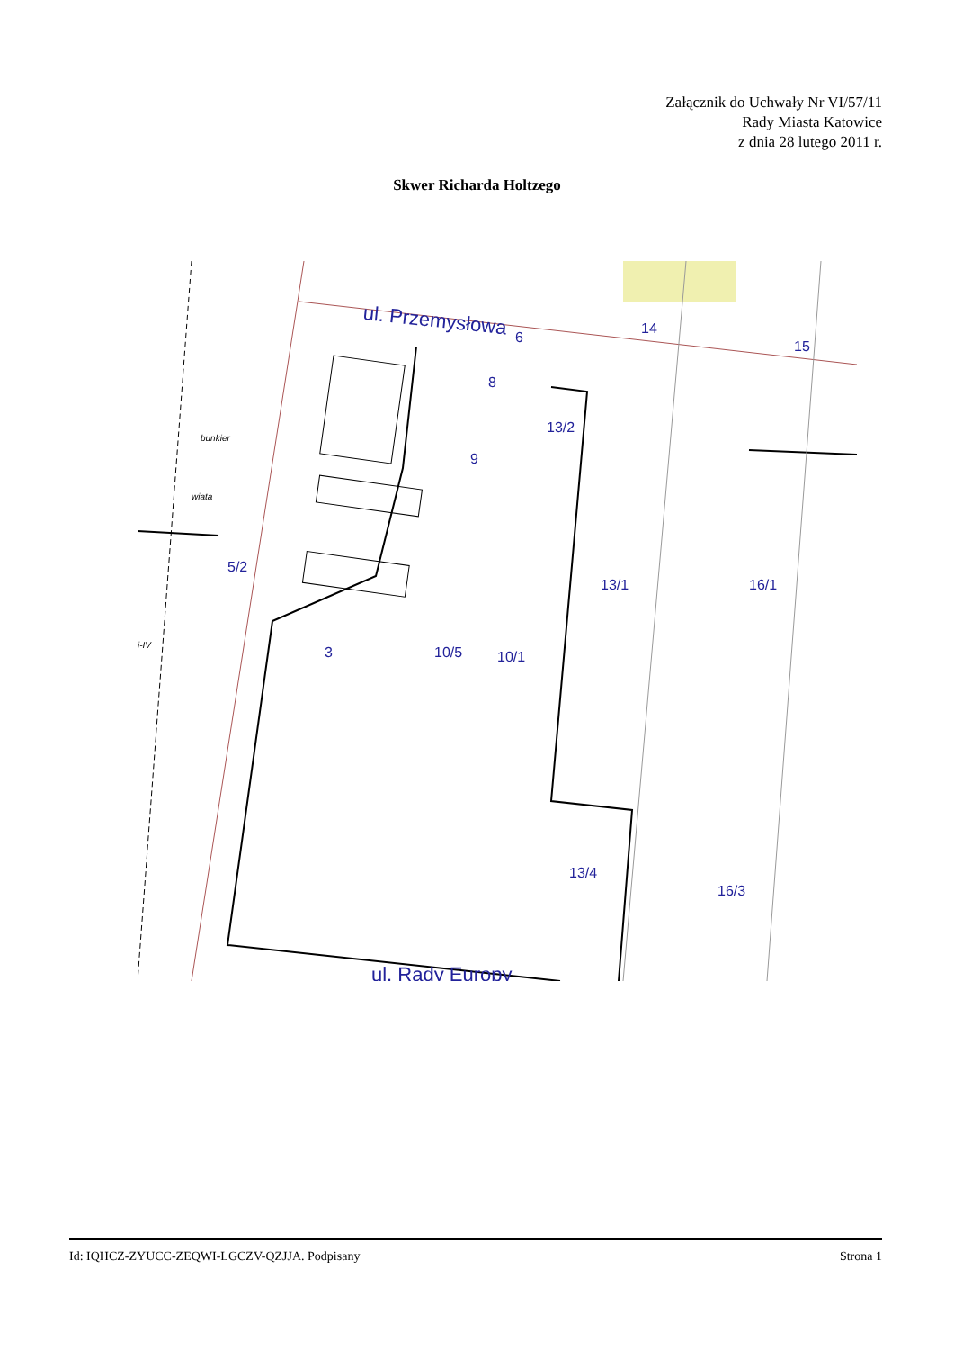Załącznik do Uchwały Nr VI/57/11
Rady Miasta Katowice
z dnia 28 lutego 2011 r.
Skwer Richarda Holtzego
ul. Przemysłowa
6
14
15
8
13/2
9
5/2
13/1
16/1
3
10/5
10/1
13/4
16/3
ul. Rady Europy
i-IV
wiata
bunkier
Id: IQHCZ-ZYUCC-ZEQWI-LGCZV-QZJJA. Podpisany Strona 1